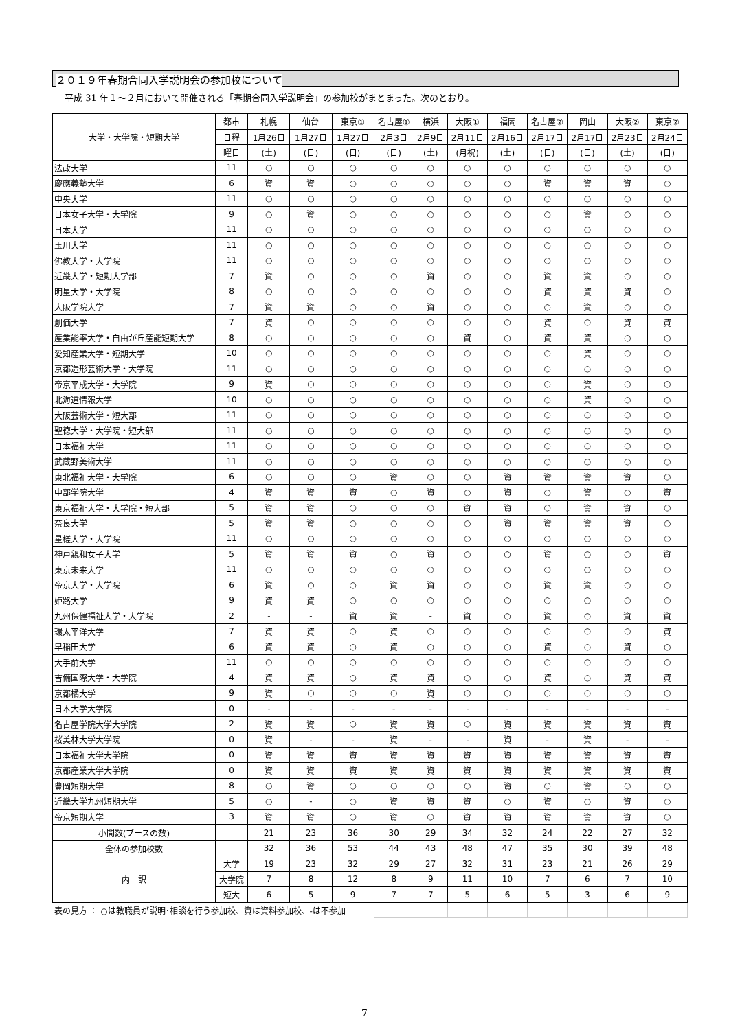２０１９年春期合同入学説明会の参加校について
平成 31 年１～２月において開催される「春期合同入学説明会」の参加校がまとまった。次のとおり。
| 大学・大学院・短期大学 | 都市 | 札幌 | 仙台 | 東京① | 名古屋① | 横浜 | 大阪① | 福岡 | 名古屋② | 岡山 | 大阪② | 東京② |
| --- | --- | --- | --- | --- | --- | --- | --- | --- | --- | --- | --- | --- |
| | 日程 | 1月26日 | 1月27日 | 1月27日 | 2月3日 | 2月9日 | 2月11日 | 2月16日 | 2月17日 | 2月17日 | 2月23日 | 2月24日 |
| | 曜日 | (土) | (日) | (日) | (日) | (土) | (月祝) | (土) | (日) | (日) | (土) | (日) |
| 法政大学 | 11 | ○ | ○ | ○ | ○ | ○ | ○ | ○ | ○ | ○ | ○ | ○ |
| 慶應義塾大学 | 6 | 資 | 資 | ○ | ○ | ○ | ○ | ○ | 資 | 資 | 資 | ○ |
| 中央大学 | 11 | ○ | ○ | ○ | ○ | ○ | ○ | ○ | ○ | ○ | ○ | ○ |
| 日本女子大学・大学院 | 9 | ○ | 資 | ○ | ○ | ○ | ○ | ○ | ○ | 資 | ○ | ○ |
| 日本大学 | 11 | ○ | ○ | ○ | ○ | ○ | ○ | ○ | ○ | ○ | ○ | ○ |
| 玉川大学 | 11 | ○ | ○ | ○ | ○ | ○ | ○ | ○ | ○ | ○ | ○ | ○ |
| 佛教大学・大学院 | 11 | ○ | ○ | ○ | ○ | ○ | ○ | ○ | ○ | ○ | ○ | ○ |
| 近畿大学・短期大学部 | 7 | 資 | ○ | ○ | ○ | 資 | ○ | ○ | 資 | 資 | ○ | ○ |
| 明星大学・大学院 | 8 | ○ | ○ | ○ | ○ | ○ | ○ | ○ | 資 | 資 | 資 | ○ |
| 大阪学院大学 | 7 | 資 | 資 | ○ | ○ | 資 | ○ | ○ | ○ | 資 | ○ | ○ |
| 創価大学 | 7 | 資 | ○ | ○ | ○ | ○ | ○ | ○ | 資 | ○ | 資 | 資 |
| 産業能率大学・自由が丘産能短期大学 | 8 | ○ | ○ | ○ | ○ | ○ | 資 | ○ | 資 | 資 | ○ | ○ |
| 愛知産業大学・短期大学 | 10 | ○ | ○ | ○ | ○ | ○ | ○ | ○ | ○ | 資 | ○ | ○ |
| 京都造形芸術大学・大学院 | 11 | ○ | ○ | ○ | ○ | ○ | ○ | ○ | ○ | ○ | ○ | ○ |
| 帝京平成大学・大学院 | 9 | 資 | ○ | ○ | ○ | ○ | ○ | ○ | ○ | 資 | ○ | ○ |
| 北海道情報大学 | 10 | ○ | ○ | ○ | ○ | ○ | ○ | ○ | ○ | 資 | ○ | ○ |
| 大阪芸術大学・短大部 | 11 | ○ | ○ | ○ | ○ | ○ | ○ | ○ | ○ | ○ | ○ | ○ |
| 聖徳大学・大学院・短大部 | 11 | ○ | ○ | ○ | ○ | ○ | ○ | ○ | ○ | ○ | ○ | ○ |
| 日本福祉大学 | 11 | ○ | ○ | ○ | ○ | ○ | ○ | ○ | ○ | ○ | ○ | ○ |
| 武蔵野美術大学 | 11 | ○ | ○ | ○ | ○ | ○ | ○ | ○ | ○ | ○ | ○ | ○ |
| 東北福祉大学・大学院 | 6 | ○ | ○ | ○ | 資 | ○ | ○ | 資 | 資 | 資 | 資 | ○ |
| 中部学院大学 | 4 | 資 | 資 | 資 | ○ | 資 | ○ | 資 | ○ | 資 | ○ | 資 |
| 東京福祉大学・大学院・短大部 | 5 | 資 | 資 | ○ | ○ | ○ | 資 | 資 | ○ | 資 | 資 | ○ |
| 奈良大学 | 5 | 資 | 資 | ○ | ○ | ○ | ○ | 資 | 資 | 資 | 資 | ○ |
| 星槎大学・大学院 | 11 | ○ | ○ | ○ | ○ | ○ | ○ | ○ | ○ | ○ | ○ | ○ |
| 神戸親和女子大学 | 5 | 資 | 資 | 資 | ○ | 資 | ○ | ○ | 資 | ○ | ○ | 資 |
| 東京未来大学 | 11 | ○ | ○ | ○ | ○ | ○ | ○ | ○ | ○ | ○ | ○ | ○ |
| 帝京大学・大学院 | 6 | 資 | ○ | ○ | 資 | 資 | ○ | ○ | 資 | 資 | ○ | ○ |
| 姫路大学 | 9 | 資 | 資 | ○ | ○ | ○ | ○ | ○ | ○ | ○ | ○ | ○ |
| 九州保健福祉大学・大学院 | 2 | - | - | 資 | 資 | - | 資 | ○ | 資 | ○ | 資 | 資 |
| 環太平洋大学 | 7 | 資 | 資 | ○ | 資 | ○ | ○ | ○ | ○ | ○ | ○ | 資 |
| 早稲田大学 | 6 | 資 | 資 | ○ | 資 | ○ | ○ | ○ | 資 | ○ | 資 | ○ |
| 大手前大学 | 11 | ○ | ○ | ○ | ○ | ○ | ○ | ○ | ○ | ○ | ○ | ○ |
| 吉備国際大学・大学院 | 4 | 資 | 資 | ○ | 資 | 資 | ○ | ○ | 資 | ○ | 資 | 資 |
| 京都橘大学 | 9 | 資 | ○ | ○ | ○ | 資 | ○ | ○ | ○ | ○ | ○ | ○ |
| 日本大学大学院 | 0 | - | - | - | - | - | - | - | - | - | - | - |
| 名古屋学院大学大学院 | 2 | 資 | 資 | ○ | 資 | 資 | ○ | 資 | 資 | 資 | 資 | 資 |
| 桜美林大学大学院 | 0 | 資 | - | - | 資 | - | - | 資 | - | 資 | - | - |
| 日本福祉大学大学院 | 0 | 資 | 資 | 資 | 資 | 資 | 資 | 資 | 資 | 資 | 資 | 資 |
| 京都産業大学大学院 | 0 | 資 | 資 | 資 | 資 | 資 | 資 | 資 | 資 | 資 | 資 | 資 |
| 豊岡短期大学 | 8 | ○ | 資 | ○ | ○ | ○ | ○ | 資 | ○ | 資 | ○ | ○ |
| 近畿大学九州短期大学 | 5 | ○ | - | ○ | 資 | 資 | 資 | ○ | 資 | ○ | 資 | ○ |
| 帝京短期大学 | 3 | 資 | 資 | ○ | 資 | ○ | 資 | 資 | 資 | 資 | 資 | ○ |
| 小間数(ブースの数) | | 21 | 23 | 36 | 30 | 29 | 34 | 32 | 24 | 22 | 27 | 32 |
| 全体の参加校数 | | 32 | 36 | 53 | 44 | 43 | 48 | 47 | 35 | 30 | 39 | 48 |
| 内 訳 | 大学 | 19 | 23 | 32 | 29 | 27 | 32 | 31 | 23 | 21 | 26 | 29 |
| | 大学院 | 7 | 8 | 12 | 8 | 9 | 11 | 10 | 7 | 6 | 7 | 10 |
| | 短大 | 6 | 5 | 9 | 7 | 7 | 5 | 6 | 5 | 3 | 6 | 9 |
| 表の見方 ： ○は教職員が説明･相談を行う参加校、資は資料参加校、-は不参加 | | | | | | | | | | | | |
7